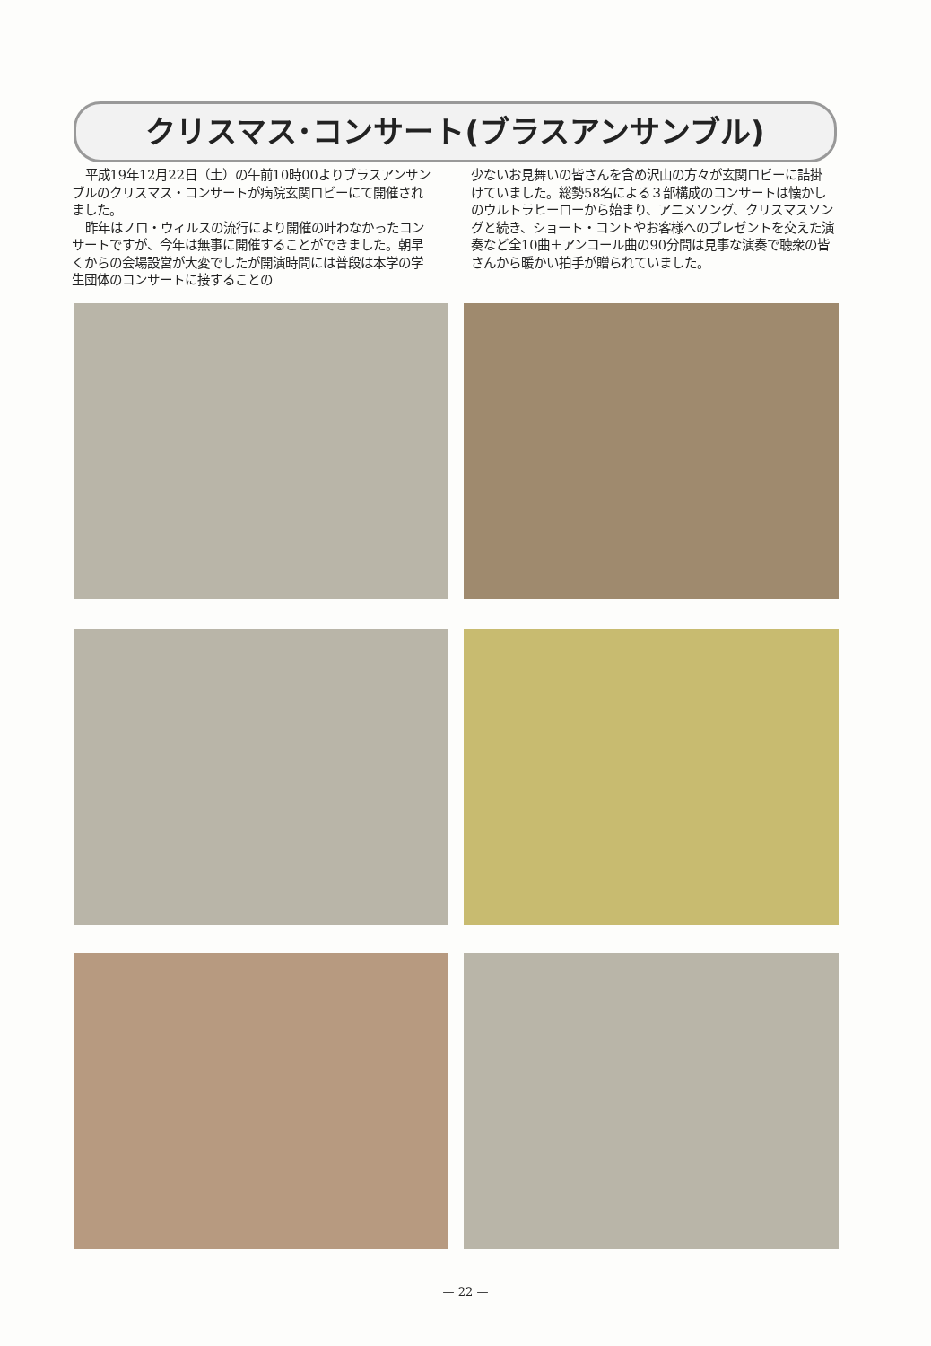クリスマス･コンサート(ブラスアンサンブル)
平成19年12月22日（土）の午前10時00よりブラスアンサンブルのクリスマス・コンサートが病院玄関ロビーにて開催されました。
昨年はノロ・ウィルスの流行により開催の叶わなかったコンサートですが、今年は無事に開催することができました。朝早くからの会場設営が大変でしたが開演時間には普段は本学の学生団体のコンサートに接することの
少ないお見舞いの皆さんを含め沢山の方々が玄関ロビーに詰掛けていました。総勢58名による３部構成のコンサートは懐かしのウルトラヒーローから始まり、アニメソング、クリスマスソングと続き、ショート・コントやお客様へのプレゼントを交えた演奏など全10曲＋アンコール曲の90分間は見事な演奏で聴衆の皆さんから暖かい拍手が贈られていました。
— 22 —